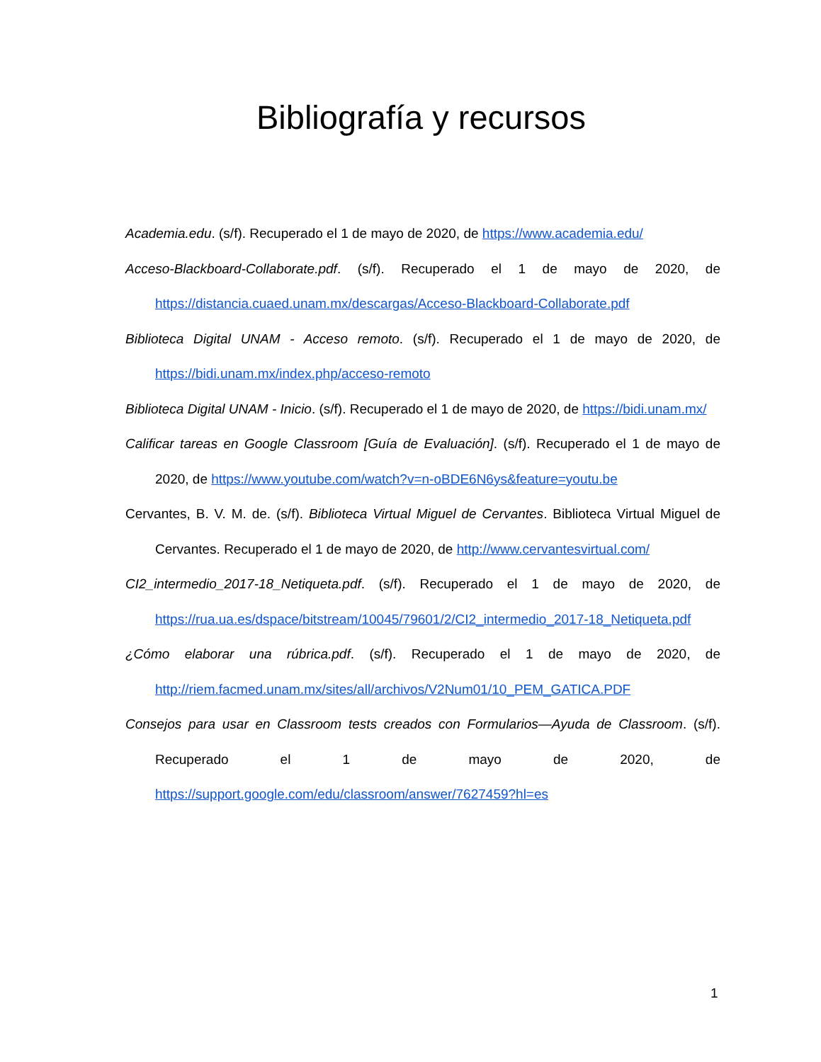Bibliografía y recursos
Academia.edu. (s/f). Recuperado el 1 de mayo de 2020, de https://www.academia.edu/
Acceso-Blackboard-Collaborate.pdf. (s/f). Recuperado el 1 de mayo de 2020, de https://distancia.cuaed.unam.mx/descargas/Acceso-Blackboard-Collaborate.pdf
Biblioteca Digital UNAM - Acceso remoto. (s/f). Recuperado el 1 de mayo de 2020, de https://bidi.unam.mx/index.php/acceso-remoto
Biblioteca Digital UNAM - Inicio. (s/f). Recuperado el 1 de mayo de 2020, de https://bidi.unam.mx/
Calificar tareas en Google Classroom [Guía de Evaluación]. (s/f). Recuperado el 1 de mayo de 2020, de https://www.youtube.com/watch?v=n-oBDE6N6ys&feature=youtu.be
Cervantes, B. V. M. de. (s/f). Biblioteca Virtual Miguel de Cervantes. Biblioteca Virtual Miguel de Cervantes. Recuperado el 1 de mayo de 2020, de http://www.cervantesvirtual.com/
CI2_intermedio_2017-18_Netiqueta.pdf. (s/f). Recuperado el 1 de mayo de 2020, de https://rua.ua.es/dspace/bitstream/10045/79601/2/CI2_intermedio_2017-18_Netiqueta.pdf
¿Cómo elaborar una rúbrica.pdf. (s/f). Recuperado el 1 de mayo de 2020, de http://riem.facmed.unam.mx/sites/all/archivos/V2Num01/10_PEM_GATICA.PDF
Consejos para usar en Classroom tests creados con Formularios—Ayuda de Classroom. (s/f). Recuperado el 1 de mayo de 2020, de https://support.google.com/edu/classroom/answer/7627459?hl=es
1